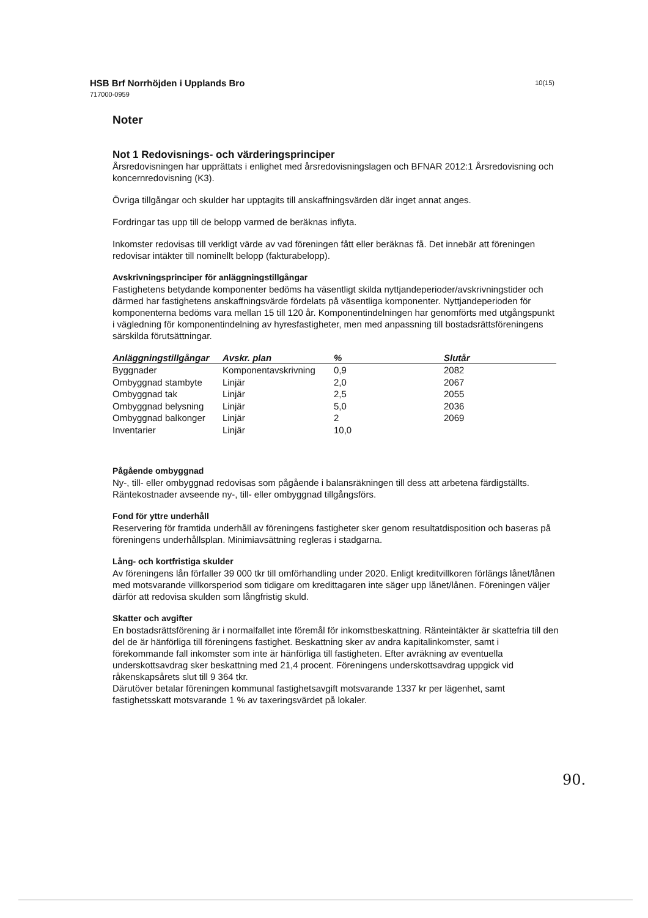10(15)
HSB Brf Norrhöjden i Upplands Bro
717000-0959
Noter
Not 1 Redovisnings- och värderingsprinciper
Årsredovisningen har upprättats i enlighet med årsredovisningslagen och BFNAR 2012:1 Årsredovisning och koncernredovisning (K3).
Övriga tillgångar och skulder har upptagits till anskaffningsvärden där inget annat anges.
Fordringar tas upp till de belopp varmed de beräknas inflyta.
Inkomster redovisas till verkligt värde av vad föreningen fått eller beräknas få. Det innebär att föreningen redovisar intäkter till nominellt belopp (fakturabelopp).
Avskrivningsprinciper för anläggningstillgångar
Fastighetens betydande komponenter bedöms ha väsentligt skilda nyttjandeperioder/avskrivningstider och därmed har fastighetens anskaffningsvärde fördelats på väsentliga komponenter. Nyttjandeperioden för komponenterna bedöms vara mellan 15 till 120 år. Komponentindelningen har genomförts med utgångspunkt i vägledning för komponentindelning av hyresfastigheter, men med anpassning till bostadsrättsföreningens särskilda förutsättningar.
| Anläggningstillgångar | Avskr. plan | % | Slutår |
| --- | --- | --- | --- |
| Byggnader | Komponentavskrivning | 0,9 | 2082 |
| Ombyggnad stambyte | Linjär | 2,0 | 2067 |
| Ombyggnad tak | Linjär | 2,5 | 2055 |
| Ombyggnad belysning | Linjär | 5,0 | 2036 |
| Ombyggnad balkonger | Linjär | 2 | 2069 |
| Inventarier | Linjär | 10,0 | |
Pågående ombyggnad
Ny-, till- eller ombyggnad redovisas som pågående i balansräkningen till dess att arbetena färdigställts. Räntekostnader avseende ny-, till- eller ombyggnad tillgångsförs.
Fond för yttre underhåll
Reservering för framtida underhåll av föreningens fastigheter sker genom resultatdisposition och baseras på föreningens underhållsplan. Minimiavsättning regleras i stadgarna.
Lång- och kortfristiga skulder
Av föreningens lån förfaller 39 000 tkr till omförhandling under 2020. Enligt kreditvillkoren förlängs lånet/lånen med motsvarande villkorsperiod som tidigare om kredittagaren inte säger upp lånet/lånen. Föreningen väljer därför att redovisa skulden som långfristig skuld.
Skatter och avgifter
En bostadsrättsförening är i normalfallet inte föremål för inkomstbeskattning. Ränteintäkter är skattefria till den del de är hänförliga till föreningens fastighet. Beskattning sker av andra kapitalinkomster, samt i förekommande fall inkomster som inte är hänförliga till fastigheten. Efter avräkning av eventuella underskottsavdrag sker beskattning med 21,4 procent. Föreningens underskottsavdrag uppgick vid råkenskapsårets slut till 9 364 tkr.
Därutöver betalar föreningen kommunal fastighetsavgift motsvarande 1337 kr per lägenhet, samt fastighetsskatt motsvarande 1 % av taxeringsvärdet på lokaler.
90.